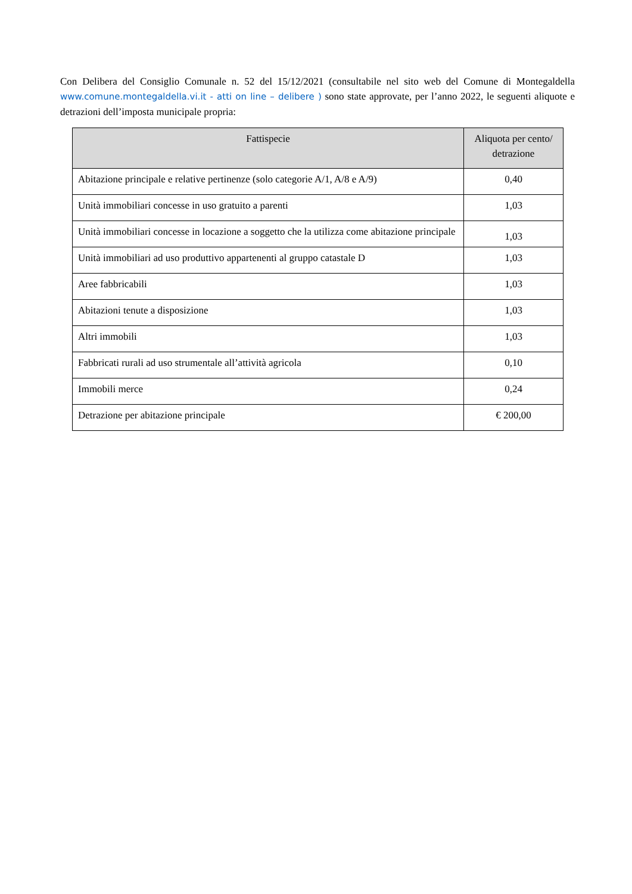Con Delibera del Consiglio Comunale n. 52 del 15/12/2021 (consultabile nel sito web del Comune di Montegaldella www.comune.montegaldella.vi.it - atti on line – delibere ) sono state approvate, per l’anno 2022, le seguenti aliquote e detrazioni dell’imposta municipale propria:
| Fattispecie | Aliquota per cento/ detrazione |
| --- | --- |
| Abitazione principale e relative pertinenze (solo categorie A/1, A/8 e A/9) | 0,40 |
| Unità immobiliari concesse in uso gratuito a parenti | 1,03 |
| Unità immobiliari concesse in locazione a soggetto che la utilizza come abitazione principale | 1,03 |
| Unità immobiliari ad uso produttivo appartenenti al gruppo catastale D | 1,03 |
| Aree fabbricabili | 1,03 |
| Abitazioni tenute a disposizione | 1,03 |
| Altri immobili | 1,03 |
| Fabbricati rurali ad uso strumentale all’attività agricola | 0,10 |
| Immobili merce | 0,24 |
| Detrazione per abitazione principale | € 200,00 |